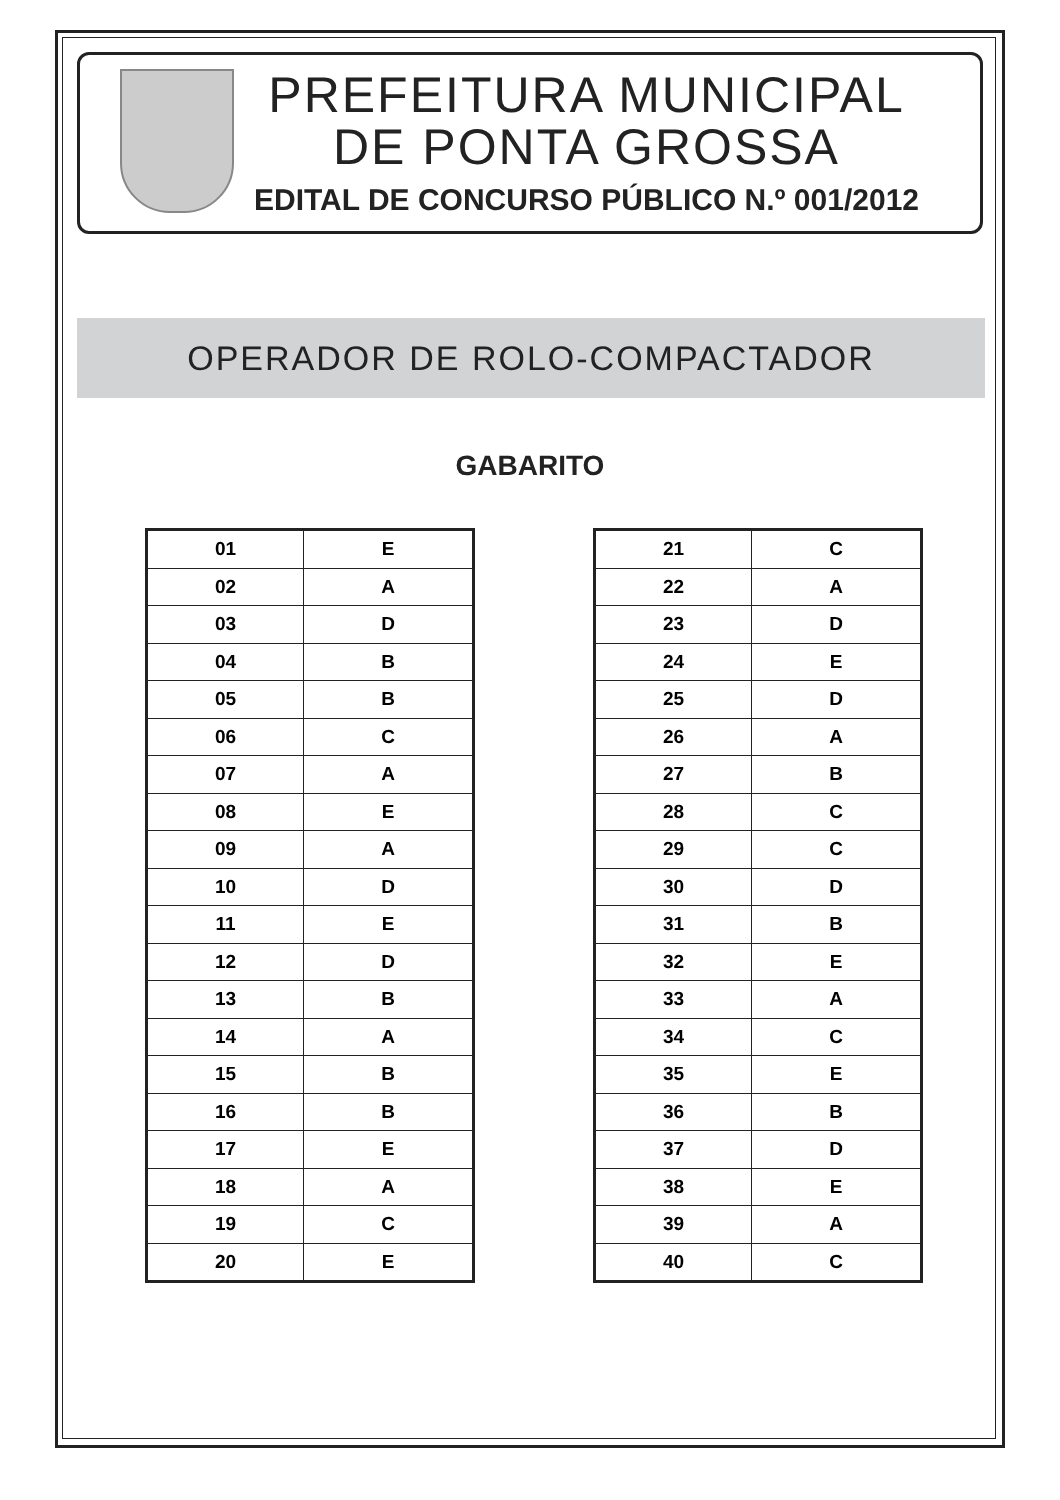PREFEITURA MUNICIPAL
DE PONTA GROSSA
EDITAL DE CONCURSO PÚBLICO N.º 001/2012
OPERADOR DE ROLO-COMPACTADOR
GABARITO
| 01 | E |
| 02 | A |
| 03 | D |
| 04 | B |
| 05 | B |
| 06 | C |
| 07 | A |
| 08 | E |
| 09 | A |
| 10 | D |
| 11 | E |
| 12 | D |
| 13 | B |
| 14 | A |
| 15 | B |
| 16 | B |
| 17 | E |
| 18 | A |
| 19 | C |
| 20 | E |
| 21 | C |
| 22 | A |
| 23 | D |
| 24 | E |
| 25 | D |
| 26 | A |
| 27 | B |
| 28 | C |
| 29 | C |
| 30 | D |
| 31 | B |
| 32 | E |
| 33 | A |
| 34 | C |
| 35 | E |
| 36 | B |
| 37 | D |
| 38 | E |
| 39 | A |
| 40 | C |